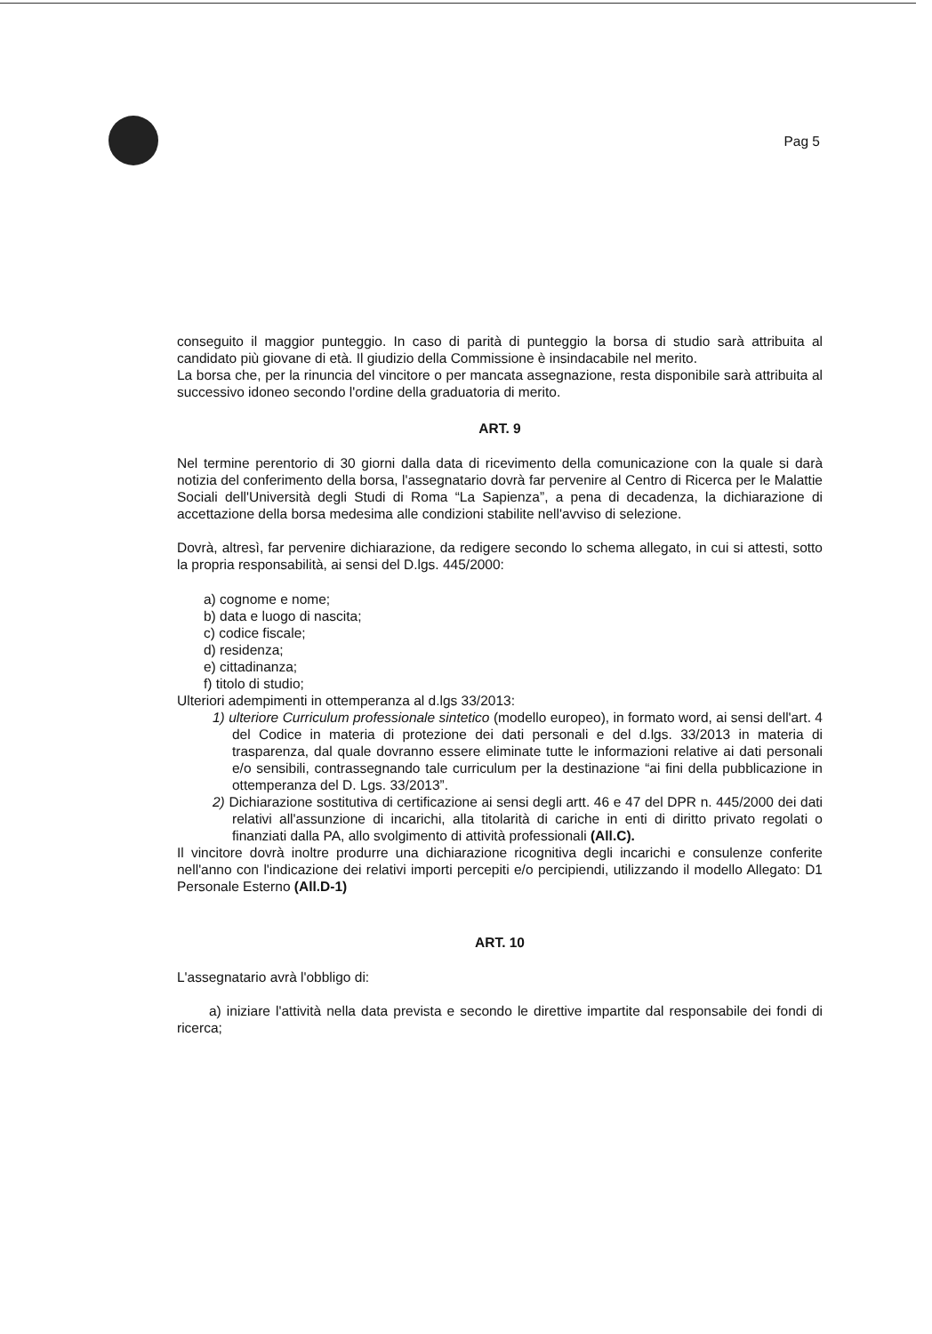Pag 5
conseguito il maggior punteggio. In caso di parità di punteggio la borsa di studio sarà attribuita al candidato più giovane di età. Il giudizio della Commissione è insindacabile nel merito.
La borsa che, per la rinuncia del vincitore o per mancata assegnazione, resta disponibile sarà attribuita al successivo idoneo secondo l'ordine della graduatoria di merito.
ART. 9
Nel termine perentorio di 30 giorni dalla data di ricevimento della comunicazione con la quale si darà notizia del conferimento della borsa, l'assegnatario dovrà far pervenire al Centro di Ricerca per le Malattie Sociali dell'Università degli Studi di Roma “La Sapienza”, a pena di decadenza, la dichiarazione di accettazione della borsa medesima alle condizioni stabilite nell'avviso di selezione.
Dovrà, altresì, far pervenire dichiarazione, da redigere secondo lo schema allegato, in cui si attesti, sotto la propria responsabilità, ai sensi del D.lgs. 445/2000:
a) cognome e nome;
b) data e luogo di nascita;
c) codice fiscale;
d) residenza;
e) cittadinanza;
f) titolo di studio;
Ulteriori adempimenti in ottemperanza al d.lgs 33/2013:
1) ulteriore Curriculum professionale sintetico (modello europeo), in formato word, ai sensi dell'art. 4 del Codice in materia di protezione dei dati personali e del d.lgs. 33/2013 in materia di trasparenza, dal quale dovranno essere eliminate tutte le informazioni relative ai dati personali e/o sensibili, contrassegnando tale curriculum per la destinazione “ai fini della pubblicazione in ottemperanza del D. Lgs. 33/2013”.
2) Dichiarazione sostitutiva di certificazione ai sensi degli artt. 46 e 47 del DPR n. 445/2000 dei dati relativi all'assunzione di incarichi, alla titolarità di cariche in enti di diritto privato regolati o finanziati dalla PA, allo svolgimento di attività professionali (All.C).
Il vincitore dovrà inoltre produrre una dichiarazione ricognitiva degli incarichi e consulenze conferite nell'anno con l'indicazione dei relativi importi percepiti e/o percipiendi, utilizzando il modello Allegato: D1 Personale Esterno (All.D-1)
ART. 10
L'assegnatario avrà l'obbligo di:
a) iniziare l'attività nella data prevista e secondo le direttive impartite dal responsabile dei fondi di ricerca;